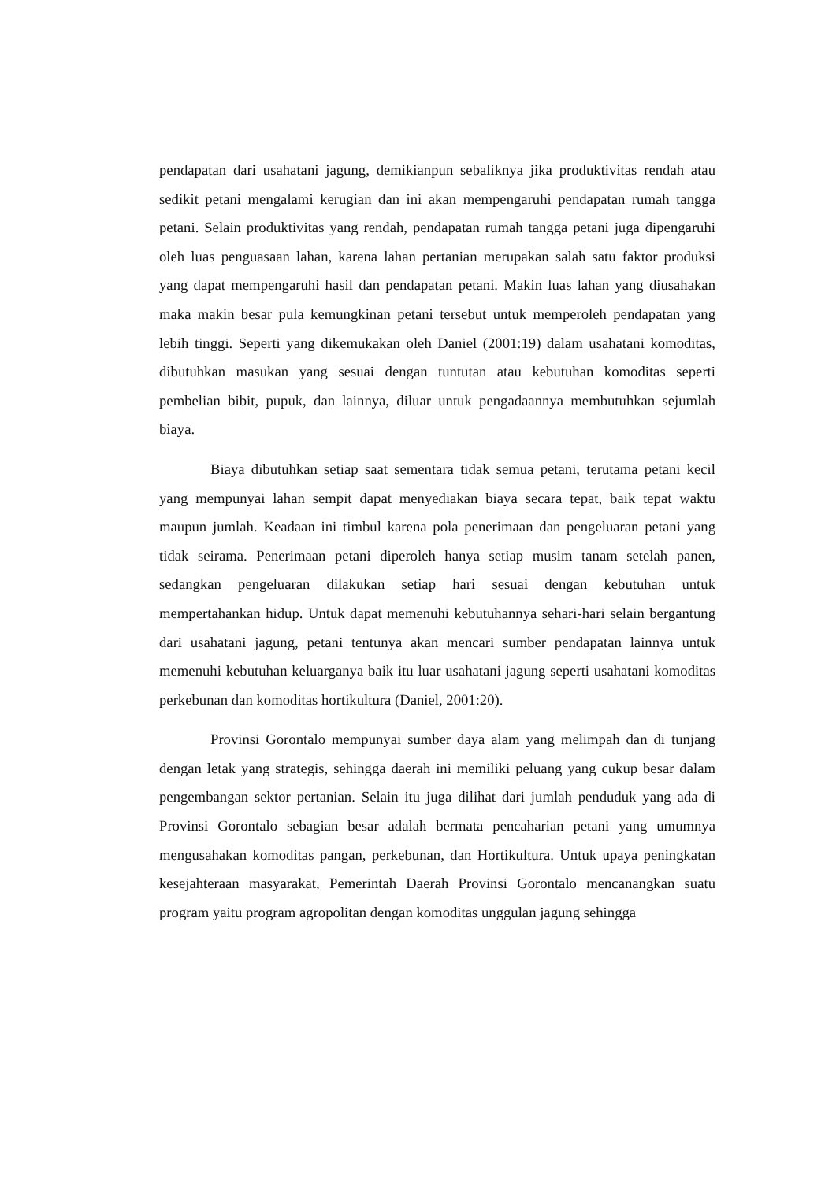pendapatan dari usahatani jagung, demikianpun sebaliknya jika produktivitas rendah atau sedikit petani mengalami kerugian dan ini akan mempengaruhi pendapatan rumah tangga petani. Selain produktivitas yang rendah, pendapatan rumah tangga petani juga dipengaruhi oleh luas penguasaan lahan, karena lahan pertanian merupakan salah satu faktor produksi yang dapat mempengaruhi hasil dan pendapatan petani. Makin luas lahan yang diusahakan maka makin besar pula kemungkinan petani tersebut untuk memperoleh pendapatan yang lebih tinggi. Seperti yang dikemukakan oleh Daniel (2001:19) dalam usahatani komoditas, dibutuhkan masukan yang sesuai dengan tuntutan atau kebutuhan komoditas seperti pembelian bibit, pupuk, dan lainnya, diluar untuk pengadaannya membutuhkan sejumlah biaya.
Biaya dibutuhkan setiap saat sementara tidak semua petani, terutama petani kecil yang mempunyai lahan sempit dapat menyediakan biaya secara tepat, baik tepat waktu maupun jumlah. Keadaan ini timbul karena pola penerimaan dan pengeluaran petani yang tidak seirama. Penerimaan petani diperoleh hanya setiap musim tanam setelah panen, sedangkan pengeluaran dilakukan setiap hari sesuai dengan kebutuhan untuk mempertahankan hidup. Untuk dapat memenuhi kebutuhannya sehari-hari selain bergantung dari usahatani jagung, petani tentunya akan mencari sumber pendapatan lainnya untuk memenuhi kebutuhan keluarganya baik itu luar usahatani jagung seperti usahatani komoditas perkebunan dan komoditas hortikultura (Daniel, 2001:20).
Provinsi Gorontalo mempunyai sumber daya alam yang melimpah dan di tunjang dengan letak yang strategis, sehingga daerah ini memiliki peluang yang cukup besar dalam pengembangan sektor pertanian. Selain itu juga dilihat dari jumlah penduduk yang ada di Provinsi Gorontalo sebagian besar adalah bermata pencaharian petani yang umumnya mengusahakan komoditas pangan, perkebunan, dan Hortikultura. Untuk upaya peningkatan kesejahteraan masyarakat, Pemerintah Daerah Provinsi Gorontalo mencanangkan suatu program yaitu program agropolitan dengan komoditas unggulan jagung sehingga